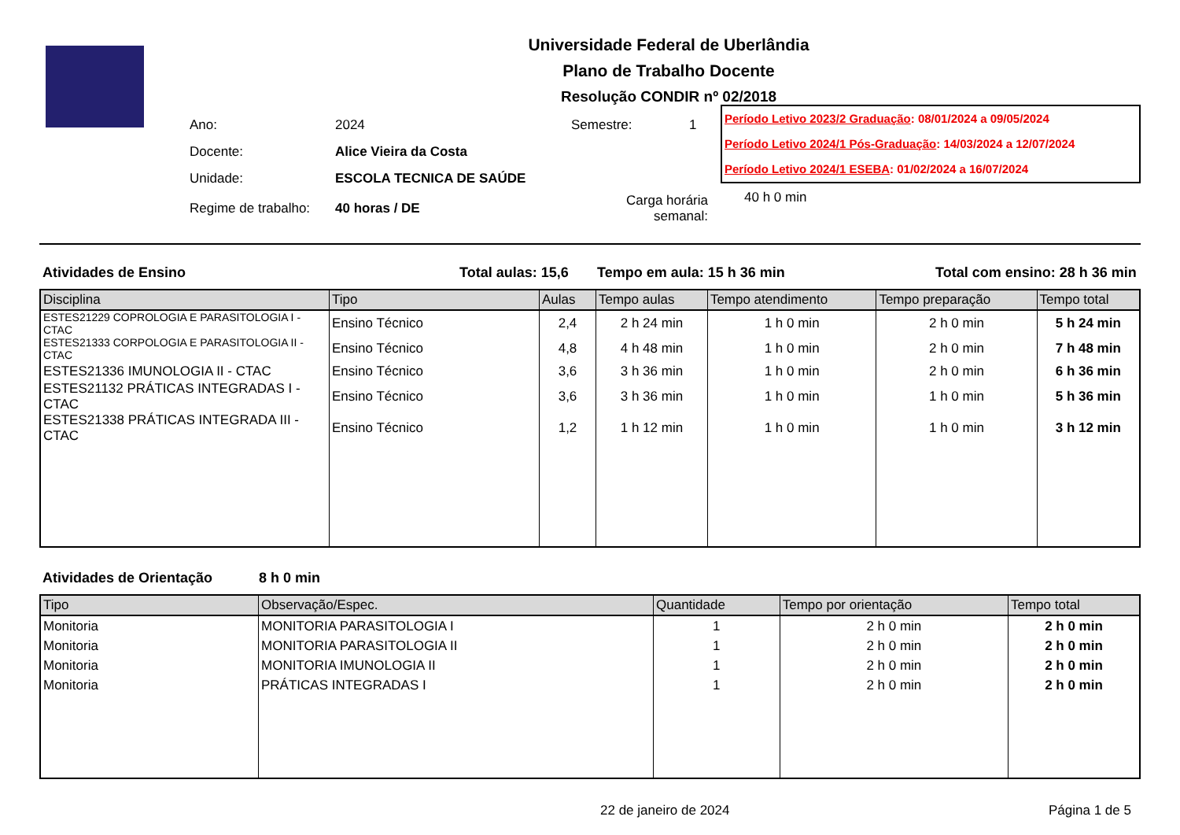Universidade Federal de Uberlândia
Plano de Trabalho Docente
Resolução CONDIR nº 02/2018
| Ano: | 2024 | Semestre: | 1 |
| Docente: | Alice Vieira da Costa | | |
| Unidade: | ESCOLA TECNICA DE SAÚDE | | |
| Regime de trabalho: | 40 horas / DE | Carga horária semanal: | |
Período Letivo 2023/2 Graduação: 08/01/2024 a 09/05/2024
Período Letivo 2024/1 Pós-Graduação: 14/03/2024 a 12/07/2024
Período Letivo 2024/1 ESEBA: 01/02/2024 a 16/07/2024
40 h 0 min
Atividades de Ensino Total aulas: 15,6 Tempo em aula: 15 h 36 min Total com ensino: 28 h 36 min
| Disciplina | Tipo | Aulas | Tempo aulas | Tempo atendimento | Tempo preparação | Tempo total |
| --- | --- | --- | --- | --- | --- | --- |
| ESTES21229 COPROLOGIA E PARASITOLOGIA I - CTAC | Ensino Técnico | 2,4 | 2 h 24 min | 1 h 0 min | 2 h 0 min | 5 h 24 min |
| ESTES21333 CORPOLOGIA E PARASITOLOGIA II -CTAC | Ensino Técnico | 4,8 | 4 h 48 min | 1 h 0 min | 2 h 0 min | 7 h 48 min |
| ESTES21336 IMUNOLOGIA II - CTAC | Ensino Técnico | 3,6 | 3 h 36 min | 1 h 0 min | 2 h 0 min | 6 h 36 min |
| ESTES21132 PRÁTICAS INTEGRADAS I - CTAC | Ensino Técnico | 3,6 | 3 h 36 min | 1 h 0 min | 1 h 0 min | 5 h 36 min |
| ESTES21338 PRÁTICAS INTEGRADA III - CTAC | Ensino Técnico | 1,2 | 1 h 12 min | 1 h 0 min | 1 h 0 min | 3 h 12 min |
Atividades de Orientação 8 h 0 min
| Tipo | Observação/Espec. | Quantidade | Tempo por orientação | Tempo total |
| --- | --- | --- | --- | --- |
| Monitoria | MONITORIA PARASITOLOGIA I | 1 | 2 h 0 min | 2 h 0 min |
| Monitoria | MONITORIA PARASITOLOGIA II | 1 | 2 h 0 min | 2 h 0 min |
| Monitoria | MONITORIA IMUNOLOGIA II | 1 | 2 h 0 min | 2 h 0 min |
| Monitoria | PRÁTICAS INTEGRADAS I | 1 | 2 h 0 min | 2 h 0 min |
22 de janeiro de 2024 Página 1 de 5